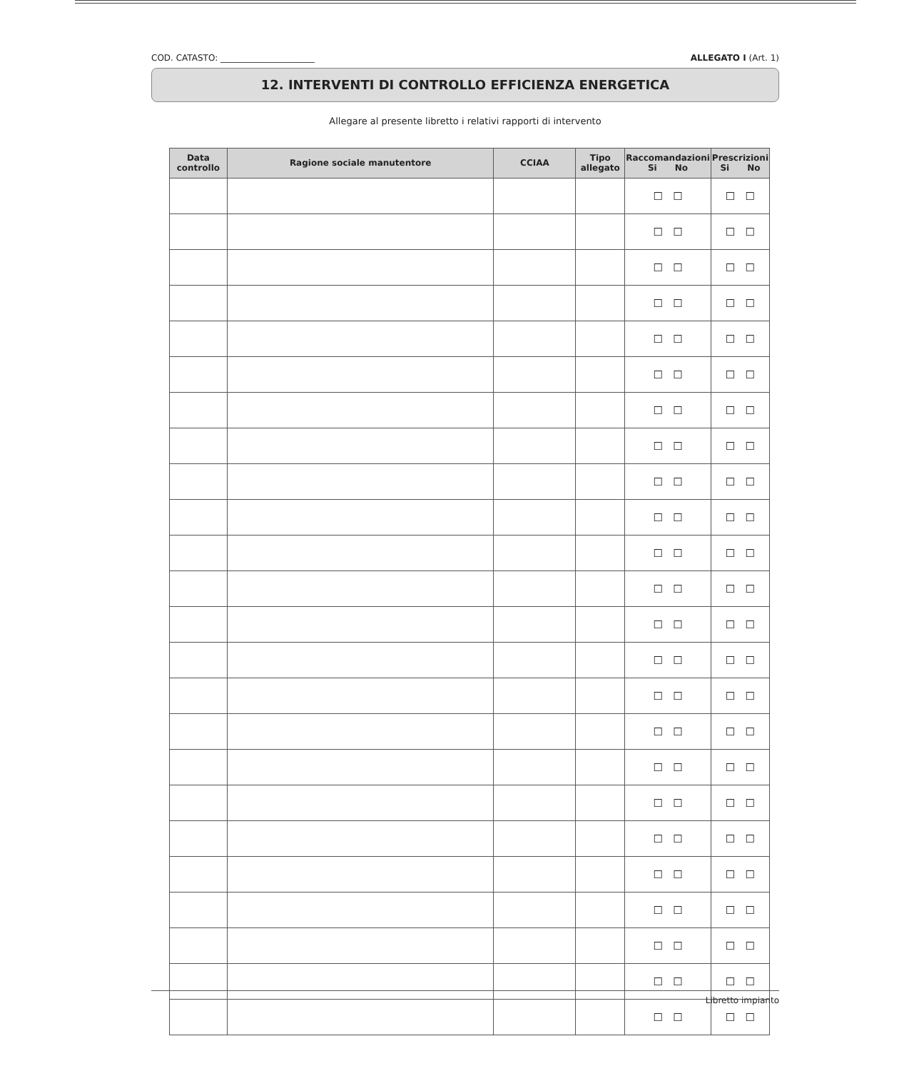COD. CATASTO: ______________________ ALLEGATO I (Art. 1)
12. INTERVENTI DI CONTROLLO EFFICIENZA ENERGETICA
Allegare al presente libretto i relativi rapporti di intervento
| Data controllo | Ragione sociale manutentore | CCIAA | Tipo allegato | Raccomandazioni Si No | Prescrizioni Si No |
| --- | --- | --- | --- | --- | --- |
| | | | | ☐ ☐ | ☐ ☐ |
| | | | | ☐ ☐ | ☐ ☐ |
| | | | | ☐ ☐ | ☐ ☐ |
| | | | | ☐ ☐ | ☐ ☐ |
| | | | | ☐ ☐ | ☐ ☐ |
| | | | | ☐ ☐ | ☐ ☐ |
| | | | | ☐ ☐ | ☐ ☐ |
| | | | | ☐ ☐ | ☐ ☐ |
| | | | | ☐ ☐ | ☐ ☐ |
| | | | | ☐ ☐ | ☐ ☐ |
| | | | | ☐ ☐ | ☐ ☐ |
| | | | | ☐ ☐ | ☐ ☐ |
| | | | | ☐ ☐ | ☐ ☐ |
| | | | | ☐ ☐ | ☐ ☐ |
| | | | | ☐ ☐ | ☐ ☐ |
| | | | | ☐ ☐ | ☐ ☐ |
| | | | | ☐ ☐ | ☐ ☐ |
| | | | | ☐ ☐ | ☐ ☐ |
| | | | | ☐ ☐ | ☐ ☐ |
| | | | | ☐ ☐ | ☐ ☐ |
| | | | | ☐ ☐ | ☐ ☐ |
| | | | | ☐ ☐ | ☐ ☐ |
| | | | | ☐ ☐ | ☐ ☐ |
| | | | | ☐ ☐ | ☐ ☐ |
Libretto impianto